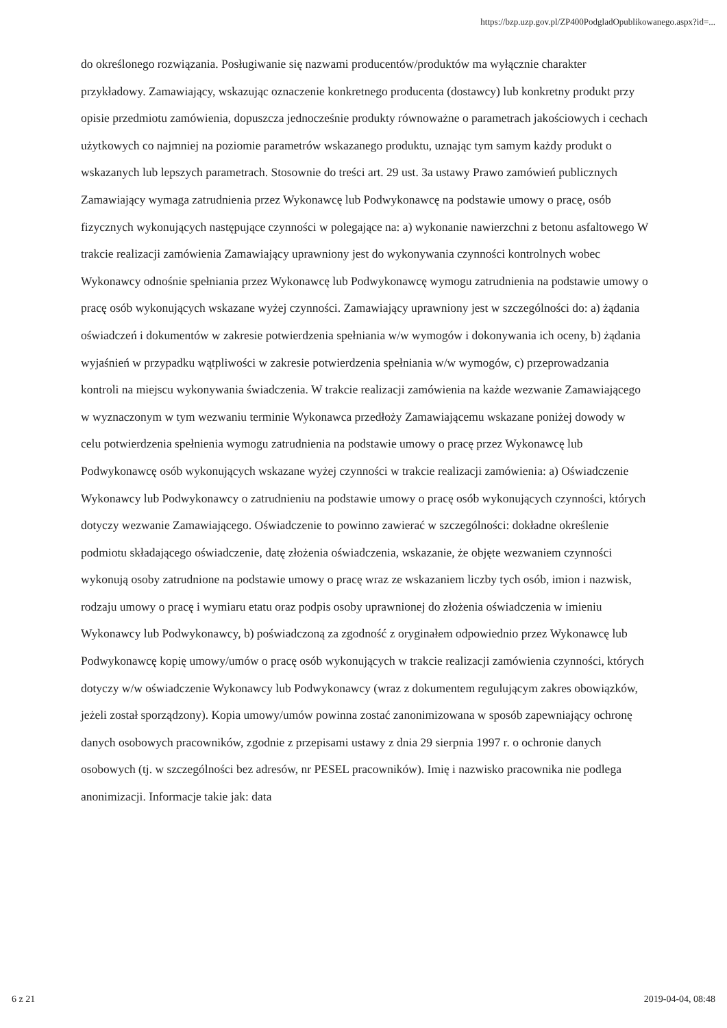https://bzp.uzp.gov.pl/ZP400PodgladOpublikowanego.aspx?id=...
do określonego rozwiązania. Posługiwanie się nazwami producentów/produktów ma wyłącznie charakter przykładowy. Zamawiający, wskazując oznaczenie konkretnego producenta (dostawcy) lub konkretny produkt przy opisie przedmiotu zamówienia, dopuszcza jednocześnie produkty równoważne o parametrach jakościowych i cechach użytkowych co najmniej na poziomie parametrów wskazanego produktu, uznając tym samym każdy produkt o wskazanych lub lepszych parametrach. Stosownie do treści art. 29 ust. 3a ustawy Prawo zamówień publicznych Zamawiający wymaga zatrudnienia przez Wykonawcę lub Podwykonawcę na podstawie umowy o pracę, osób fizycznych wykonujących następujące czynności w polegające na: a) wykonanie nawierzchni z betonu asfaltowego W trakcie realizacji zamówienia Zamawiający uprawniony jest do wykonywania czynności kontrolnych wobec Wykonawcy odnośnie spełniania przez Wykonawcę lub Podwykonawcę wymogu zatrudnienia na podstawie umowy o pracę osób wykonujących wskazane wyżej czynności. Zamawiający uprawniony jest w szczególności do: a) żądania oświadczeń i dokumentów w zakresie potwierdzenia spełniania w/w wymogów i dokonywania ich oceny, b) żądania wyjaśnień w przypadku wątpliwości w zakresie potwierdzenia spełniania w/w wymogów, c) przeprowadzania kontroli na miejscu wykonywania świadczenia. W trakcie realizacji zamówienia na każde wezwanie Zamawiającego w wyznaczonym w tym wezwaniu terminie Wykonawca przedłoży Zamawiającemu wskazane poniżej dowody w celu potwierdzenia spełnienia wymogu zatrudnienia na podstawie umowy o pracę przez Wykonawcę lub Podwykonawcę osób wykonujących wskazane wyżej czynności w trakcie realizacji zamówienia: a) Oświadczenie Wykonawcy lub Podwykonawcy o zatrudnieniu na podstawie umowy o pracę osób wykonujących czynności, których dotyczy wezwanie Zamawiającego. Oświadczenie to powinno zawierać w szczególności: dokładne określenie podmiotu składającego oświadczenie, datę złożenia oświadczenia, wskazanie, że objęte wezwaniem czynności wykonują osoby zatrudnione na podstawie umowy o pracę wraz ze wskazaniem liczby tych osób, imion i nazwisk, rodzaju umowy o pracę i wymiaru etatu oraz podpis osoby uprawnionej do złożenia oświadczenia w imieniu Wykonawcy lub Podwykonawcy, b) poświadczoną za zgodność z oryginałem odpowiednio przez Wykonawcę lub Podwykonawcę kopię umowy/umów o pracę osób wykonujących w trakcie realizacji zamówienia czynności, których dotyczy w/w oświadczenie Wykonawcy lub Podwykonawcy (wraz z dokumentem regulującym zakres obowiązków, jeżeli został sporządzony). Kopia umowy/umów powinna zostać zanonimizowana w sposób zapewniający ochronę danych osobowych pracowników, zgodnie z przepisami ustawy z dnia 29 sierpnia 1997 r. o ochronie danych osobowych (tj. w szczególności bez adresów, nr PESEL pracowników). Imię i nazwisko pracownika nie podlega anonimizacji. Informacje takie jak: data
6 z 21 2019-04-04, 08:48